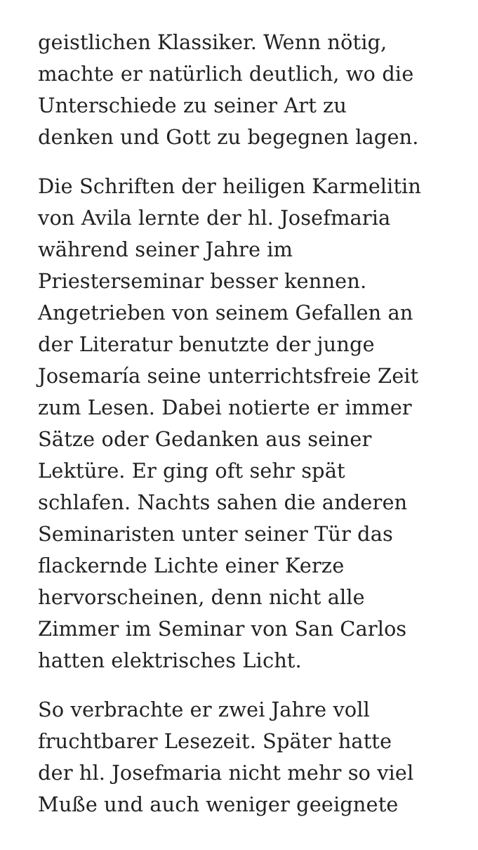geistlichen Klassiker. Wenn nötig,
machte er natürlich deutlich, wo die
Unterschiede zu seiner Art zu
denken und Gott zu begegnen lagen.
Die Schriften der heiligen Karmelitin
von Avila lernte der hl. Josefmaria
während seiner Jahre im
Priesterseminar besser kennen.
Angetrieben von seinem Gefallen an
der Literatur benutzte der junge
Josemaría seine unterrichtsfreie Zeit
zum Lesen. Dabei notierte er immer
Sätze oder Gedanken aus seiner
Lektüre. Er ging oft sehr spät
schlafen. Nachts sahen die anderen
Seminaristen unter seiner Tür das
flackernde Lichte einer Kerze
hervorscheinen, denn nicht alle
Zimmer im Seminar von San Carlos
hatten elektrisches Licht.
So verbrachte er zwei Jahre voll
fruchtbarer Lesezeit. Später hatte
der hl. Josefmaria nicht mehr so viel
Muße und auch weniger geeignete